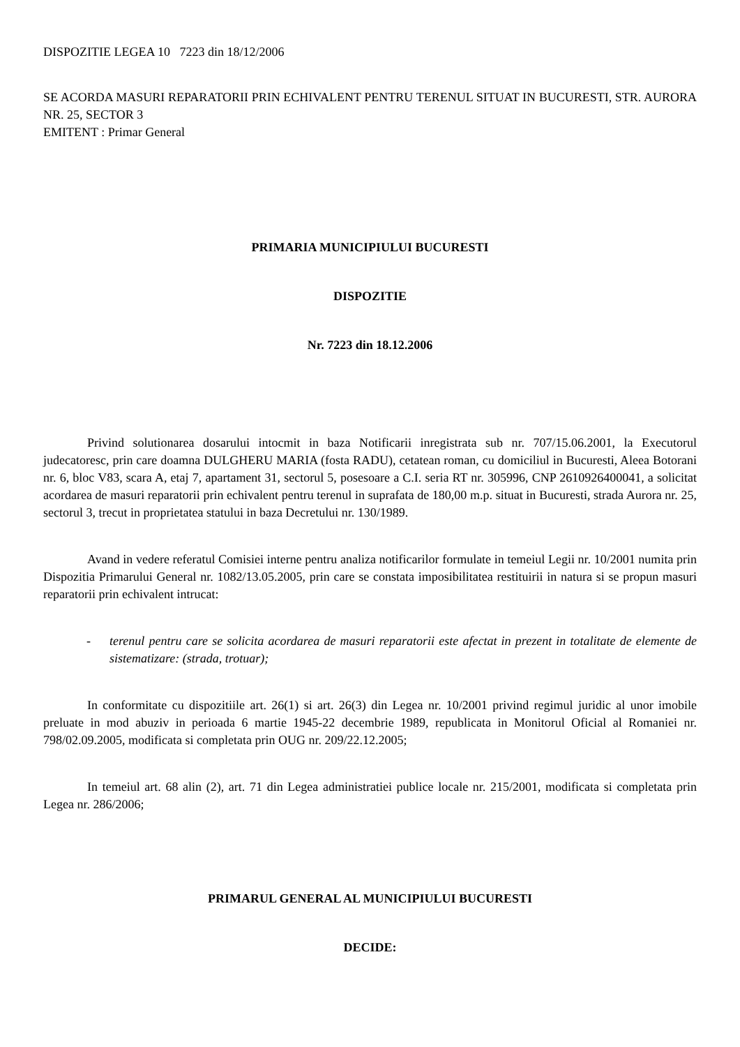DISPOZITIE LEGEA 10 7223 din 18/12/2006
SE ACORDA MASURI REPARATORII PRIN ECHIVALENT PENTRU TERENUL SITUAT IN BUCURESTI, STR. AURORA NR. 25, SECTOR 3
EMITENT : Primar General
PRIMARIA MUNICIPIULUI BUCURESTI
DISPOZITIE
Nr. 7223 din 18.12.2006
Privind solutionarea dosarului intocmit in baza Notificarii inregistrata sub nr. 707/15.06.2001, la Executorul judecatoresc, prin care doamna DULGHERU MARIA (fosta RADU), cetatean roman, cu domiciliul in Bucuresti, Aleea Botorani nr. 6, bloc V83, scara A, etaj 7, apartament 31, sectorul 5, posesoare a C.I. seria RT nr. 305996, CNP 2610926400041, a solicitat acordarea de masuri reparatorii prin echivalent pentru terenul in suprafata de 180,00 m.p. situat in Bucuresti, strada Aurora nr. 25, sectorul 3, trecut in proprietatea statului in baza Decretului nr. 130/1989.
Avand in vedere referatul Comisiei interne pentru analiza notificarilor formulate in temeiul Legii nr. 10/2001 numita prin Dispozitia Primarului General nr. 1082/13.05.2005, prin care se constata imposibilitatea restituirii in natura si se propun masuri reparatorii prin echivalent intrucat:
- terenul pentru care se solicita acordarea de masuri reparatorii este afectat in prezent in totalitate de elemente de sistematizare: (strada, trotuar);
In conformitate cu dispozitiile art. 26(1) si art. 26(3) din Legea nr. 10/2001 privind regimul juridic al unor imobile preluate in mod abuziv in perioada 6 martie 1945-22 decembrie 1989, republicata in Monitorul Oficial al Romaniei nr. 798/02.09.2005, modificata si completata prin OUG nr. 209/22.12.2005;
In temeiul art. 68 alin (2), art. 71 din Legea administratiei publice locale nr. 215/2001, modificata si completata prin Legea nr. 286/2006;
PRIMARUL GENERAL AL MUNICIPIULUI BUCURESTI
DECIDE: